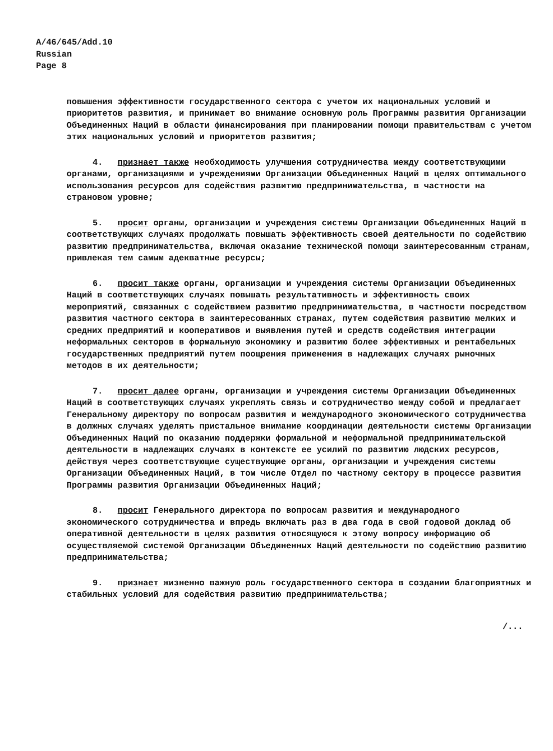A/46/645/Add.10
Russian
Page 8
повышения эффективности государственного сектора с учетом их национальных условий и приоритетов развития, и принимает во внимание основную роль Программы развития Организации Объединенных Наций в области финансирования при планировании помощи правительствам с учетом этих национальных условий и приоритетов развития;
4. признает также необходимость улучшения сотрудничества между соответствующими органами, организациями и учреждениями Организации Объединенных Наций в целях оптимального использования ресурсов для содействия развитию предпринимательства, в частности на страновом уровне;
5. просит органы, организации и учреждения системы Организации Объединенных Наций в соответствующих случаях продолжать повышать эффективность своей деятельности по содействию развитию предпринимательства, включая оказание технической помощи заинтересованным странам, привлекая тем самым адекватные ресурсы;
6. просит также органы, организации и учреждения системы Организации Объединенных Наций в соответствующих случаях повышать результативность и эффективность своих мероприятий, связанных с содействием развитию предпринимательства, в частности посредством развития частного сектора в заинтересованных странах, путем содействия развитию мелких и средних предприятий и кооперативов и выявления путей и средств содействия интеграции неформальных секторов в формальную экономику и развитию более эффективных и рентабельных государственных предприятий путем поощрения применения в надлежащих случаях рыночных методов в их деятельности;
7. просит далее органы, организации и учреждения системы Организации Объединенных Наций в соответствующих случаях укреплять связь и сотрудничество между собой и предлагает Генеральному директору по вопросам развития и международного экономического сотрудничества в должных случаях уделять пристальное внимание координации деятельности системы Организации Объединенных Наций по оказанию поддержки формальной и неформальной предпринимательской деятельности в надлежащих случаях в контексте ее усилий по развитию людских ресурсов, действуя через соответствующие существующие органы, организации и учреждения системы Организации Объединенных Наций, в том числе Отдел по частному сектору в процессе развития Программы развития Организации Объединенных Наций;
8. просит Генерального директора по вопросам развития и международного экономического сотрудничества и впредь включать раз в два года в свой годовой доклад об оперативной деятельности в целях развития относящуюся к этому вопросу информацию об осуществляемой системой Организации Объединенных Наций деятельности по содействию развитию предпринимательства;
9. признает жизненно важную роль государственного сектора в создании благоприятных и стабильных условий для содействия развитию предпринимательства;
/...